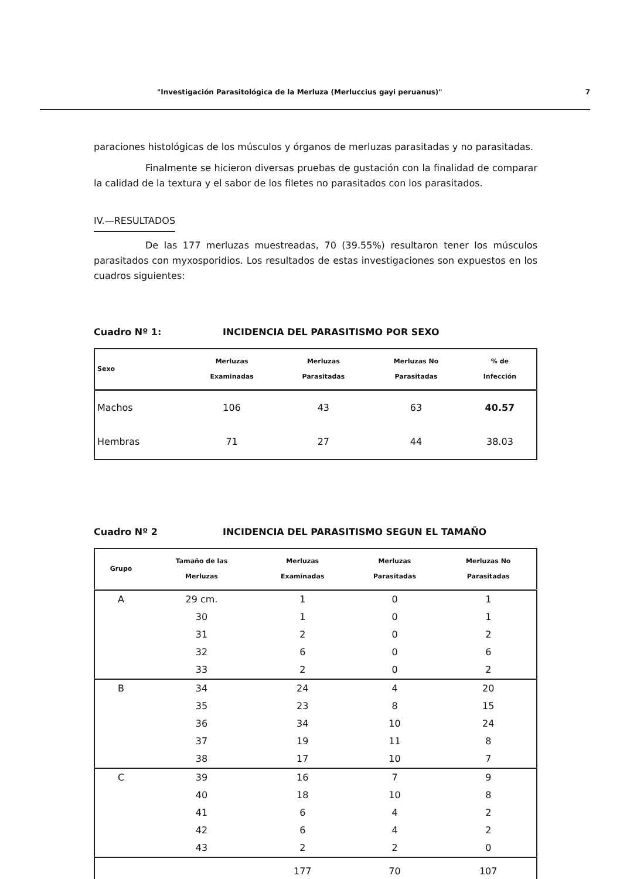"Investigación Parasitológica de la Merluza (Merluccius gayi peruanus)" 7
paraciones histológicas de los músculos y órganos de merluzas parasitadas y no parasitadas.
Finalmente se hicieron diversas pruebas de gustación con la finalidad de comparar la calidad de la textura y el sabor de los filetes no parasitados con los parasitados.
IV.—RESULTADOS
De las 177 merluzas muestreadas, 70 (39.55%) resultaron tener los músculos parasitados con myxosporidios. Los resultados de estas investigaciones son expuestos en los cuadros siguientes:
Cuadro Nº 1: INCIDENCIA DEL PARASITISMO POR SEXO
| Sexo | Merluzas Examinadas | Merluzas Parasitadas | Merluzas No Parasitadas | % de Infección |
| --- | --- | --- | --- | --- |
| Machos | 106 | 43 | 63 | 40.57 |
| Hembras | 71 | 27 | 44 | 38.03 |
Cuadro Nº 2 INCIDENCIA DEL PARASITISMO SEGUN EL TAMAÑO
| Grupo | Tamaño de las Merluzas | Merluzas Examinadas | Merluzas Parasitadas | Merluzas No Parasitadas |
| --- | --- | --- | --- | --- |
| A | 29 cm. | 1 | 0 | 1 |
| | 30 | 1 | 0 | 1 |
| | 31 | 2 | 0 | 2 |
| | 32 | 6 | 0 | 6 |
| | 33 | 2 | 0 | 2 |
| B | 34 | 24 | 4 | 20 |
| | 35 | 23 | 8 | 15 |
| | 36 | 34 | 10 | 24 |
| | 37 | 19 | 11 | 8 |
| | 38 | 17 | 10 | 7 |
| C | 39 | 16 | 7 | 9 |
| | 40 | 18 | 10 | 8 |
| | 41 | 6 | 4 | 2 |
| | 42 | 6 | 4 | 2 |
| | 43 | 2 | 2 | 0 |
| | | 177 | 70 | 107 |